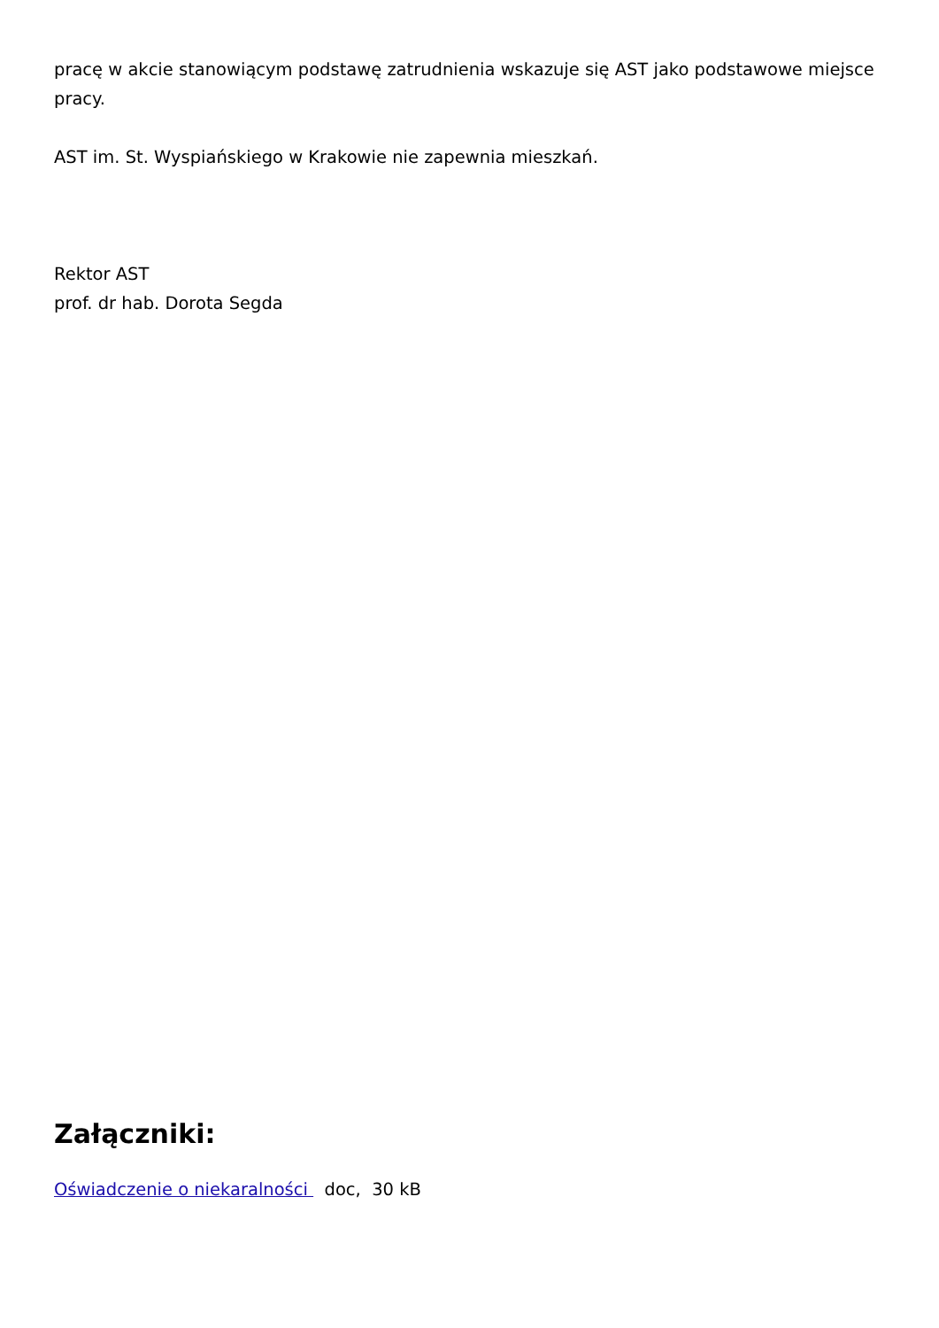pracę w akcie stanowiącym podstawę zatrudnienia wskazuje się AST jako podstawowe miejsce pracy.
AST im. St. Wyspiańskiego w Krakowie nie zapewnia mieszkań.
Rektor AST
prof. dr hab. Dorota Segda
Załączniki:
Oświadczenie o niekaralności doc, 30 kB